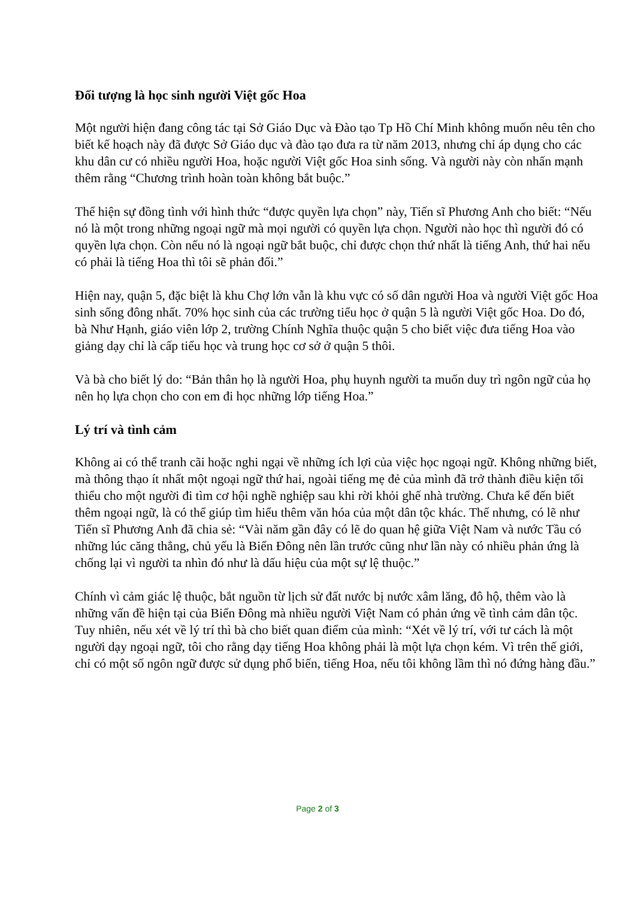Đối tượng là học sinh người Việt gốc Hoa
Một người hiện đang công tác tại Sở Giáo Dục và Đào tạo Tp Hồ Chí Minh không muốn nêu tên cho biết kế hoạch này đã được Sở Giáo dục và đào tạo đưa ra từ năm 2013, nhưng chỉ áp dụng cho các khu dân cư có nhiều người Hoa, hoặc người Việt gốc Hoa sinh sống. Và người này còn nhấn mạnh thêm rằng “Chương trình hoàn toàn không bắt buộc.”
Thể hiện sự đồng tình với hình thức “được quyền lựa chọn” này, Tiến sĩ Phương Anh cho biết: “Nếu nó là một trong những ngoại ngữ mà mọi người có quyền lựa chọn. Người nào học thì người đó có quyền lựa chọn. Còn nếu nó là ngoại ngữ bắt buộc, chỉ được chọn thứ nhất là tiếng Anh, thứ hai nếu có phải là tiếng Hoa thì tôi sẽ phản đối.”
Hiện nay, quận 5, đặc biệt là khu Chợ lớn vẫn là khu vực có số dân người Hoa và người Việt gốc Hoa sinh sống đông nhất. 70% học sinh của các trường tiểu học ở quận 5 là người Việt gốc Hoa. Do đó, bà Như Hạnh, giáo viên lớp 2, trường Chính Nghĩa thuộc quận 5 cho biết việc đưa tiếng Hoa vào giảng dạy chỉ là cấp tiểu học và trung học cơ sở ở quận 5 thôi.
Và bà cho biết lý do: “Bản thân họ là người Hoa, phụ huynh người ta muốn duy trì ngôn ngữ của họ nên họ lựa chọn cho con em đi học những lớp tiếng Hoa.”
Lý trí và tình cảm
Không ai có thể tranh cãi hoặc nghi ngại về những ích lợi của việc học ngoại ngữ. Không những biết, mà thông thạo ít nhất một ngoại ngữ thứ hai, ngoài tiếng mẹ đẻ của mình đã trở thành điều kiện tối thiểu cho một người đi tìm cơ hội nghề nghiệp sau khi rời khỏi ghế nhà trường. Chưa kể đến biết thêm ngoại ngữ, là có thể giúp tìm hiểu thêm văn hóa của một dân tộc khác. Thế nhưng, có lẽ như Tiến sĩ Phương Anh đã chia sẻ: “Vài năm gần đây có lẽ do quan hệ giữa Việt Nam và nước Tầu có những lúc căng thẳng, chủ yếu là Biển Đông nên lần trước cũng như lần này có nhiều phản ứng là chống lại vì người ta nhìn đó như là dấu hiệu của một sự lệ thuộc.”
Chính vì cảm giác lệ thuộc, bắt nguồn từ lịch sử đất nước bị nước xâm lăng, đô hộ, thêm vào là những vấn đề hiện tại của Biển Đông mà nhiều người Việt Nam có phản ứng về tình cảm dân tộc. Tuy nhiên, nếu xét về lý trí thì bà cho biết quan điểm của mình: “Xét về lý trí, với tư cách là một người dạy ngoại ngữ, tôi cho rằng dạy tiếng Hoa không phải là một lựa chọn kém. Vì trên thế giới, chỉ có một số ngôn ngữ được sử dụng phổ biến, tiếng Hoa, nếu tôi không lầm thì nó đứng hàng đầu.”
Page 2 of 3